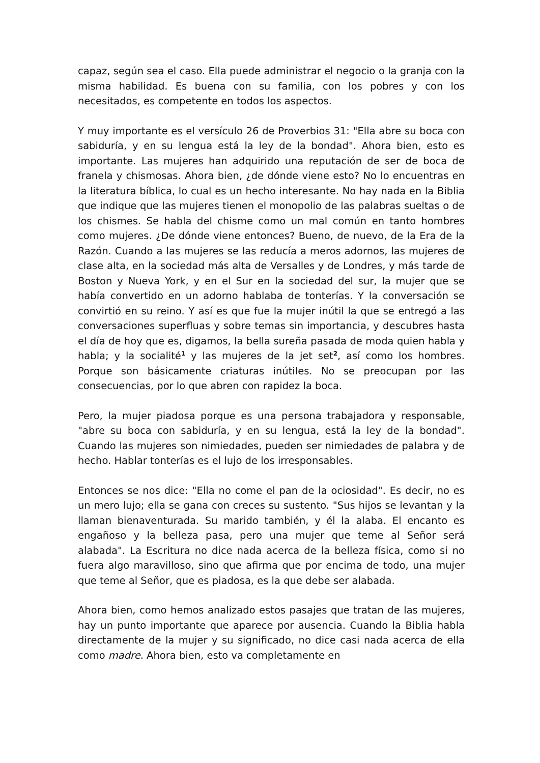capaz, según sea el caso. Ella puede administrar el negocio o la granja con la misma habilidad. Es buena con su familia, con los pobres y con los necesitados, es competente en todos los aspectos.
Y muy importante es el versículo 26 de Proverbios 31: "Ella abre su boca con sabiduría, y en su lengua está la ley de la bondad". Ahora bien, esto es importante. Las mujeres han adquirido una reputación de ser de boca de franela y chismosas. Ahora bien, ¿de dónde viene esto? No lo encuentras en la literatura bíblica, lo cual es un hecho interesante. No hay nada en la Biblia que indique que las mujeres tienen el monopolio de las palabras sueltas o de los chismes. Se habla del chisme como un mal común en tanto hombres como mujeres. ¿De dónde viene entonces? Bueno, de nuevo, de la Era de la Razón. Cuando a las mujeres se las reducía a meros adornos, las mujeres de clase alta, en la sociedad más alta de Versalles y de Londres, y más tarde de Boston y Nueva York, y en el Sur en la sociedad del sur, la mujer que se había convertido en un adorno hablaba de tonterías. Y la conversación se convirtió en su reino. Y así es que fue la mujer inútil la que se entregó a las conversaciones superfluas y sobre temas sin importancia, y descubres hasta el día de hoy que es, digamos, la bella sureña pasada de moda quien habla y habla; y la socialité<sup>1</sup> y las mujeres de la jet set<sup>2</sup>, así como los hombres. Porque son básicamente criaturas inútiles. No se preocupan por las consecuencias, por lo que abren con rapidez la boca.
Pero, la mujer piadosa porque es una persona trabajadora y responsable, "abre su boca con sabiduría, y en su lengua, está la ley de la bondad". Cuando las mujeres son nimiedades, pueden ser nimiedades de palabra y de hecho. Hablar tonterías es el lujo de los irresponsables.
Entonces se nos dice: "Ella no come el pan de la ociosidad". Es decir, no es un mero lujo; ella se gana con creces su sustento. "Sus hijos se levantan y la llaman bienaventurada. Su marido también, y él la alaba. El encanto es engañoso y la belleza pasa, pero una mujer que teme al Señor será alabada". La Escritura no dice nada acerca de la belleza física, como si no fuera algo maravilloso, sino que afirma que por encima de todo, una mujer que teme al Señor, que es piadosa, es la que debe ser alabada.
Ahora bien, como hemos analizado estos pasajes que tratan de las mujeres, hay un punto importante que aparece por ausencia. Cuando la Biblia habla directamente de la mujer y su significado, no dice casi nada acerca de ella como madre. Ahora bien, esto va completamente en